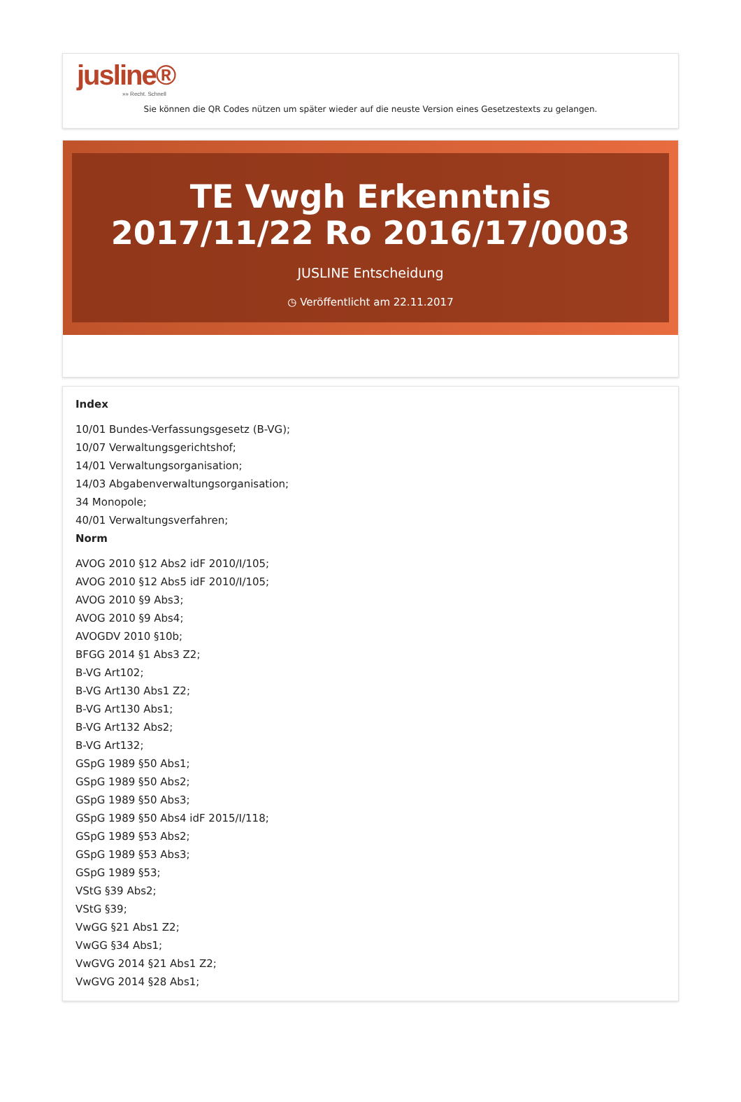jusline®
»» Recht. Schnell
Sie können die QR Codes nützen um später wieder auf die neuste Version eines Gesetzestexts zu gelangen.
TE Vwgh Erkenntnis 2017/11/22 Ro 2016/17/0003
JUSLINE Entscheidung
◷ Veröffentlicht am 22.11.2017
Index
10/01 Bundes-Verfassungsgesetz (B-VG);
10/07 Verwaltungsgerichtshof;
14/01 Verwaltungsorganisation;
14/03 Abgabenverwaltungsorganisation;
34 Monopole;
40/01 Verwaltungsverfahren;
Norm
AVOG 2010 §12 Abs2 idF 2010/I/105;
AVOG 2010 §12 Abs5 idF 2010/I/105;
AVOG 2010 §9 Abs3;
AVOG 2010 §9 Abs4;
AVOGDV 2010 §10b;
BFGG 2014 §1 Abs3 Z2;
B-VG Art102;
B-VG Art130 Abs1 Z2;
B-VG Art130 Abs1;
B-VG Art132 Abs2;
B-VG Art132;
GSpG 1989 §50 Abs1;
GSpG 1989 §50 Abs2;
GSpG 1989 §50 Abs3;
GSpG 1989 §50 Abs4 idF 2015/I/118;
GSpG 1989 §53 Abs2;
GSpG 1989 §53 Abs3;
GSpG 1989 §53;
VStG §39 Abs2;
VStG §39;
VwGG §21 Abs1 Z2;
VwGG §34 Abs1;
VwGVG 2014 §21 Abs1 Z2;
VwGVG 2014 §28 Abs1;